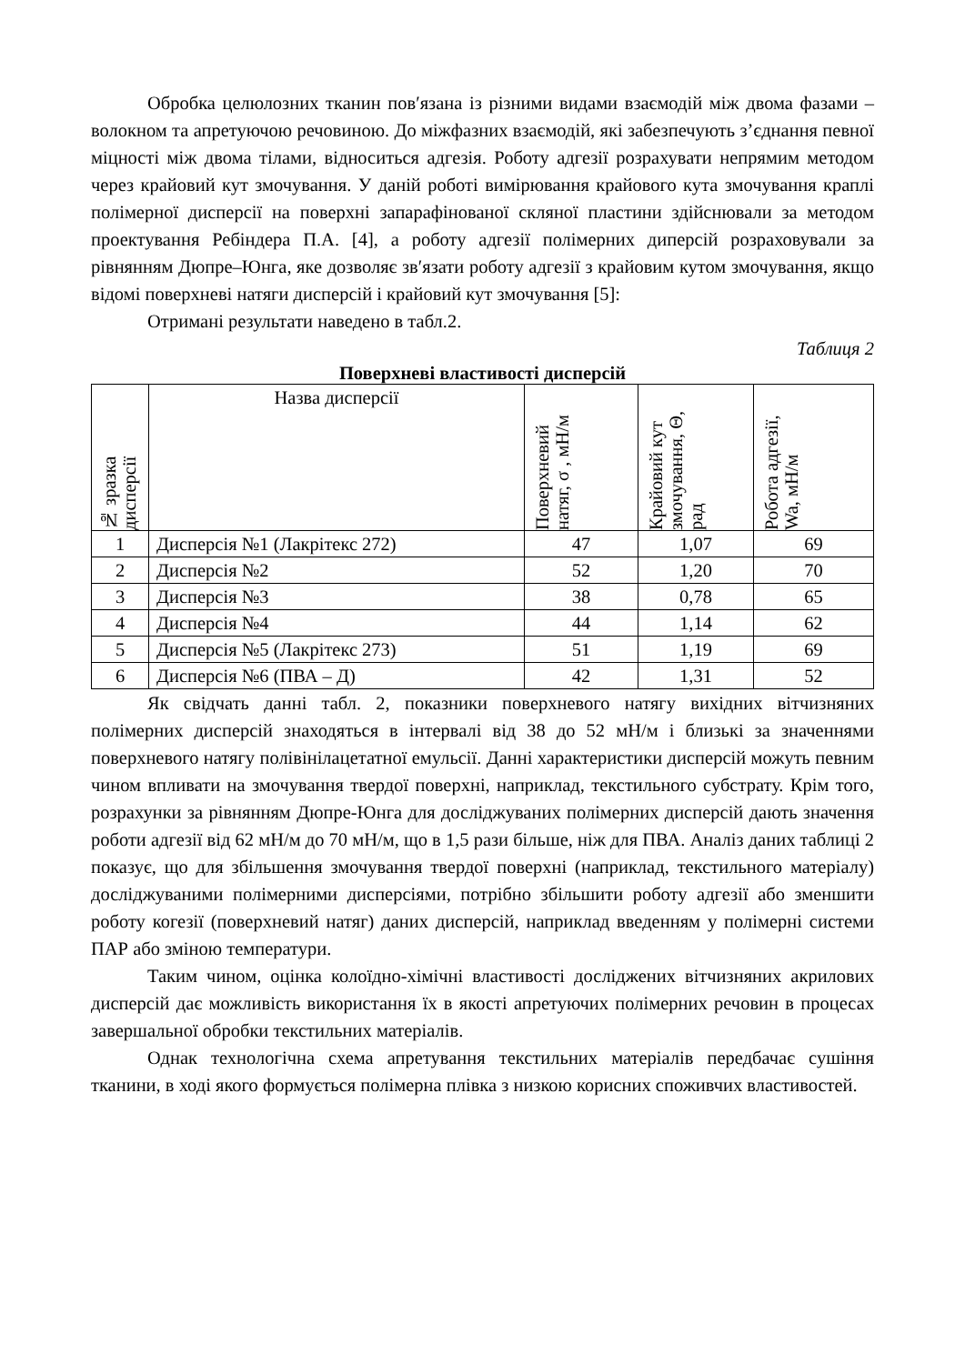Обробка целюлозних тканин пов′язана із різними видами взаємодій між двома фазами – волокном та апретуючою речовиною. До міжфазних взаємодій, які забезпечують з’єднання певної міцності між двома тілами, відноситься адгезія. Роботу адгезії розрахувати непрямим методом через крайовий кут змочування. У даній роботі вимірювання крайового кута змочування краплі полімерної дисперсії на поверхні запарафінованої скляної пластини здійснювали за методом проектування Ребіндера П.А. [4], а роботу адгезії полімерних диперсій розраховували за рівнянням Дюпре–Юнга, яке дозволяє зв′язати роботу адгезії з крайовим кутом змочування, якщо відомі поверхневі натяги дисперсій і крайовий кут змочування [5]:
Отримані результати наведено в табл.2.
Таблиця 2
Поверхневі властивості дисперсій
| № зразка дисперсії | Назва дисперсії | Поверхневий натяг, σ , мН/м | Крайовий кут змочування, Θ, рад | Робота адгезії, Wa, мН/м |
| --- | --- | --- | --- | --- |
| 1 | Дисперсія №1 (Лакрітекс 272) | 47 | 1,07 | 69 |
| 2 | Дисперсія №2 | 52 | 1,20 | 70 |
| 3 | Дисперсія №3 | 38 | 0,78 | 65 |
| 4 | Дисперсія №4 | 44 | 1,14 | 62 |
| 5 | Дисперсія №5 (Лакрітекс 273) | 51 | 1,19 | 69 |
| 6 | Дисперсія №6 (ПВА – Д) | 42 | 1,31 | 52 |
Як свідчать данні табл. 2, показники поверхневого натягу вихідних вітчизняних полімерних дисперсій знаходяться в інтервалі від 38 до 52 мН/м і близькі за значеннями поверхневого натягу полівінілацетатної емульсії. Данні характеристики дисперсій можуть певним чином впливати на змочування твердої поверхні, наприклад, текстильного субстрату. Крім того, розрахунки за рівнянням Дюпре-Юнга для досліджуваних полімерних дисперсій дають значення роботи адгезії від 62 мН/м до 70 мН/м, що в 1,5 рази більше, ніж для ПВА. Аналіз даних таблиці 2 показує, що для збільшення змочування твердої поверхні (наприклад, текстильного матеріалу) досліджуваними полімерними дисперсіями, потрібно збільшити роботу адгезії або зменшити роботу когезії (поверхневий натяг) даних дисперсій, наприклад введенням у полімерні системи ПАР або зміною температури.
Таким чином, оцінка колоїдно-хімічні властивості досліджених вітчизняних акрилових дисперсій дає можливість використання їх в якості апретуючих полімерних речовин в процесах завершальної обробки текстильних матеріалів.
Однак технологічна схема апретування текстильних матеріалів передбачає сушіння тканини, в ході якого формується полімерна плівка з низкою корисних споживчих властивостей.